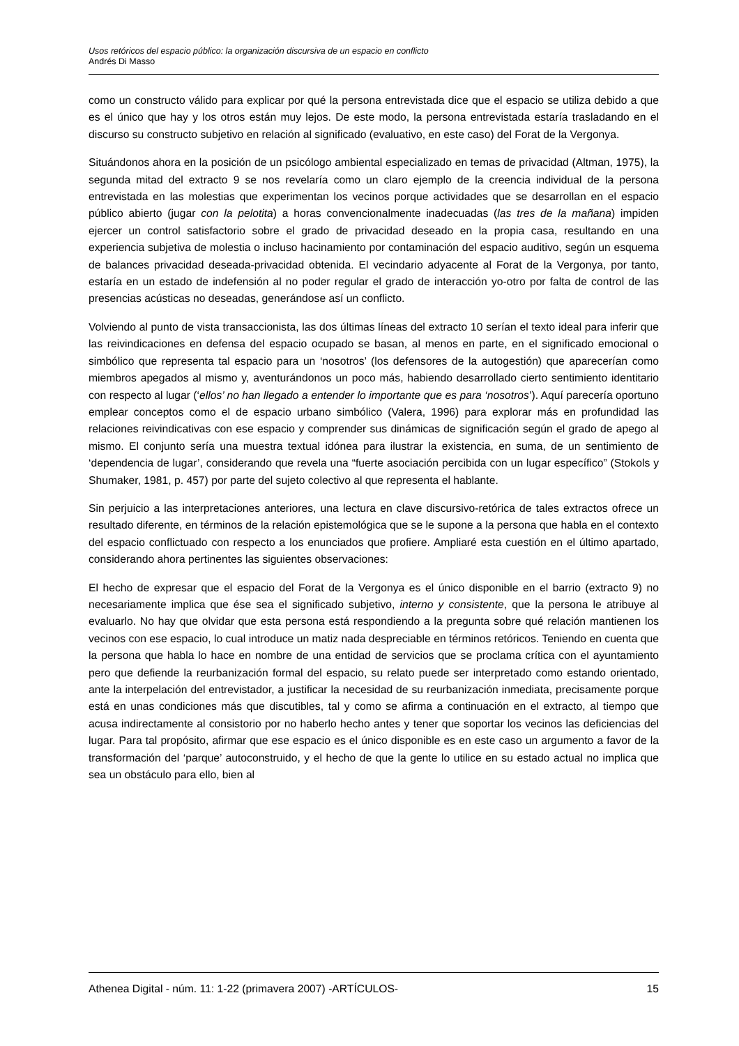Usos retóricos del espacio público: la organización discursiva de un espacio en conflicto
Andrés Di Masso
como un constructo válido para explicar por qué la persona entrevistada dice que el espacio se utiliza debido a que es el único que hay y los otros están muy lejos. De este modo, la persona entrevistada estaría trasladando en el discurso su constructo subjetivo en relación al significado (evaluativo, en este caso) del Forat de la Vergonya.
Situándonos ahora en la posición de un psicólogo ambiental especializado en temas de privacidad (Altman, 1975), la segunda mitad del extracto 9 se nos revelaría como un claro ejemplo de la creencia individual de la persona entrevistada en las molestias que experimentan los vecinos porque actividades que se desarrollan en el espacio público abierto (jugar con la pelotita) a horas convencionalmente inadecuadas (las tres de la mañana) impiden ejercer un control satisfactorio sobre el grado de privacidad deseado en la propia casa, resultando en una experiencia subjetiva de molestia o incluso hacinamiento por contaminación del espacio auditivo, según un esquema de balances privacidad deseada-privacidad obtenida. El vecindario adyacente al Forat de la Vergonya, por tanto, estaría en un estado de indefensión al no poder regular el grado de interacción yo-otro por falta de control de las presencias acústicas no deseadas, generándose así un conflicto.
Volviendo al punto de vista transaccionista, las dos últimas líneas del extracto 10 serían el texto ideal para inferir que las reivindicaciones en defensa del espacio ocupado se basan, al menos en parte, en el significado emocional o simbólico que representa tal espacio para un ‘nosotros’ (los defensores de la autogestión) que aparecerían como miembros apegados al mismo y, aventurándonos un poco más, habiendo desarrollado cierto sentimiento identitario con respecto al lugar (‘ellos’ no han llegado a entender lo importante que es para ‘nosotros’). Aquí parecería oportuno emplear conceptos como el de espacio urbano simbólico (Valera, 1996) para explorar más en profundidad las relaciones reivindicativas con ese espacio y comprender sus dinámicas de significación según el grado de apego al mismo. El conjunto sería una muestra textual idónea para ilustrar la existencia, en suma, de un sentimiento de ‘dependencia de lugar’, considerando que revela una “fuerte asociación percibida con un lugar específico” (Stokols y Shumaker, 1981, p. 457) por parte del sujeto colectivo al que representa el hablante.
Sin perjuicio a las interpretaciones anteriores, una lectura en clave discursivo-retórica de tales extractos ofrece un resultado diferente, en términos de la relación epistemológica que se le supone a la persona que habla en el contexto del espacio conflictuado con respecto a los enunciados que profiere. Ampliaré esta cuestión en el último apartado, considerando ahora pertinentes las siguientes observaciones:
El hecho de expresar que el espacio del Forat de la Vergonya es el único disponible en el barrio (extracto 9) no necesariamente implica que ése sea el significado subjetivo, interno y consistente, que la persona le atribuye al evaluarlo. No hay que olvidar que esta persona está respondiendo a la pregunta sobre qué relación mantienen los vecinos con ese espacio, lo cual introduce un matiz nada despreciable en términos retóricos. Teniendo en cuenta que la persona que habla lo hace en nombre de una entidad de servicios que se proclama crítica con el ayuntamiento pero que defiende la reurbanización formal del espacio, su relato puede ser interpretado como estando orientado, ante la interpelación del entrevistador, a justificar la necesidad de su reurbanización inmediata, precisamente porque está en unas condiciones más que discutibles, tal y como se afirma a continuación en el extracto, al tiempo que acusa indirectamente al consistorio por no haberlo hecho antes y tener que soportar los vecinos las deficiencias del lugar. Para tal propósito, afirmar que ese espacio es el único disponible es en este caso un argumento a favor de la transformación del ‘parque’ autoconstruido, y el hecho de que la gente lo utilice en su estado actual no implica que sea un obstáculo para ello, bien al
Athenea Digital - núm. 11: 1-22 (primavera 2007) -ARTÍCULOS- 15